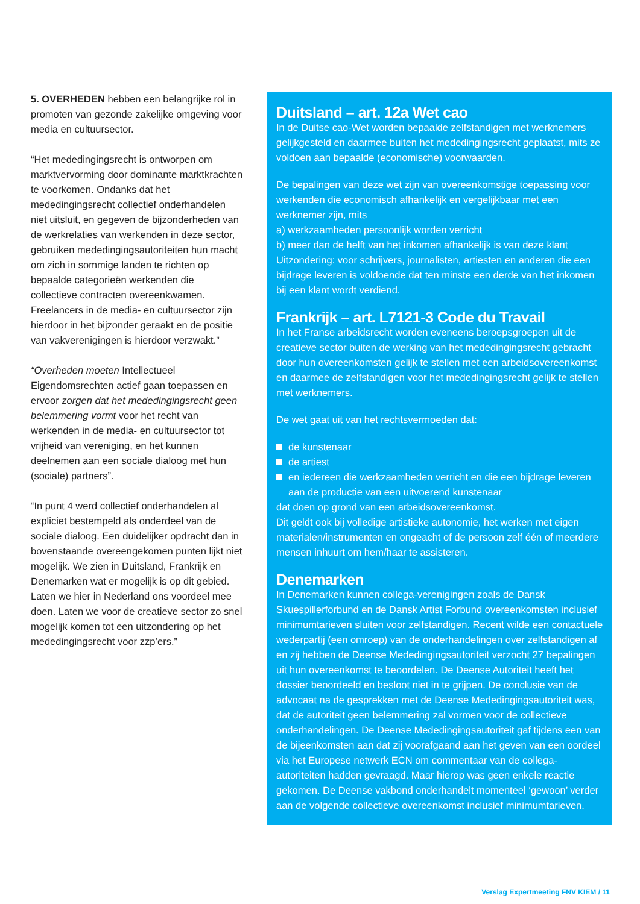5. OVERHEDEN hebben een belangrijke rol in promoten van gezonde zakelijke omgeving voor media en cultuursector.
“Het mededingingsrecht is ontworpen om marktvervorming door dominante marktkrachten te voorkomen. Ondanks dat het mededingingsrecht collectief onderhandelen niet uitsluit, en gegeven de bijzonderheden van de werkrelaties van werkenden in deze sector, gebruiken mededingingsautoriteiten hun macht om zich in sommige landen te richten op bepaalde categorieën werkenden die collectieve contracten overeenkwamen. Freelancers in de media- en cultuursector zijn hierdoor in het bijzonder geraakt en de positie van vakverenigingen is hierdoor verzwakt.”
“Overheden moeten Intellectueel Eigendomsrechten actief gaan toepassen en ervoor zorgen dat het mededingingsrecht geen belemmering vormt voor het recht van werkenden in de media- en cultuursector tot vrijheid van vereniging, en het kunnen deelnemen aan een sociale dialoog met hun (sociale) partners”.
“In punt 4 werd collectief onderhandelen al expliciet bestempeld als onderdeel van de sociale dialoog. Een duidelijker opdracht dan in bovenstaande overeengekomen punten lijkt niet mogelijk. We zien in Duitsland, Frankrijk en Denemarken wat er mogelijk is op dit gebied. Laten we hier in Nederland ons voordeel mee doen. Laten we voor de creatieve sector zo snel mogelijk komen tot een uitzondering op het mededingingsrecht voor zzp’ers.”
Duitsland – art. 12a Wet cao
In de Duitse cao-Wet worden bepaalde zelfstandigen met werknemers gelijkgesteld en daarmee buiten het mededingingsrecht geplaatst, mits ze voldoen aan bepaalde (economische) voorwaarden.
De bepalingen van deze wet zijn van overeenkomstige toepassing voor werkenden die economisch afhankelijk en vergelijkbaar met een werknemer zijn, mits
a) werkzaamheden persoonlijk worden verricht
b) meer dan de helft van het inkomen afhankelijk is van deze klant
Uitzondering: voor schrijvers, journalisten, artiesten en anderen die een bijdrage leveren is voldoende dat ten minste een derde van het inkomen bij een klant wordt verdiend.
Frankrijk – art. L7121-3 Code du Travail
In het Franse arbeidsrecht worden eveneens beroepsgroepen uit de creatieve sector buiten de werking van het mededingingsrecht gebracht door hun overeenkomsten gelijk te stellen met een arbeidsovereenkomst en daarmee de zelfstandigen voor het mededingingsrecht gelijk te stellen met werknemers.
De wet gaat uit van het rechtsvermoeden dat:
de kunstenaar
de artiest
en iedereen die werkzaamheden verricht en die een bijdrage leveren aan de productie van een uitvoerend kunstenaar
dat doen op grond van een arbeidsovereenkomst.
Dit geldt ook bij volledige artistieke autonomie, het werken met eigen materialen/instrumenten en ongeacht of de persoon zelf één of meerdere mensen inhuurt om hem/haar te assisteren.
Denemarken
In Denemarken kunnen collega-verenigingen zoals de Dansk Skuespillerforbund en de Dansk Artist Forbund overeenkomsten inclusief minimumtarieven sluiten voor zelfstandigen. Recent wilde een contactuele wederpartij (een omroep) van de onderhandelingen over zelfstandigen af en zij hebben de Deense Mededingingsautoriteit verzocht 27 bepalingen uit hun overeenkomst te beoordelen. De Deense Autoriteit heeft het dossier beoordeeld en besloot niet in te grijpen. De conclusie van de advocaat na de gesprekken met de Deense Mededingingsautoriteit was, dat de autoriteit geen belemmering zal vormen voor de collectieve onderhandelingen. De Deense Mededingingsautoriteit gaf tijdens een van de bijeenkomsten aan dat zij voorafgaand aan het geven van een oordeel via het Europese netwerk ECN om commentaar van de collega-autoriteiten hadden gevraagd. Maar hierop was geen enkele reactie gekomen. De Deense vakbond onderhandelt momenteel ‘gewoon’ verder aan de volgende collectieve overeenkomst inclusief minimumtarieven.
Verslag Expertmeeting FNV KIEM / 11